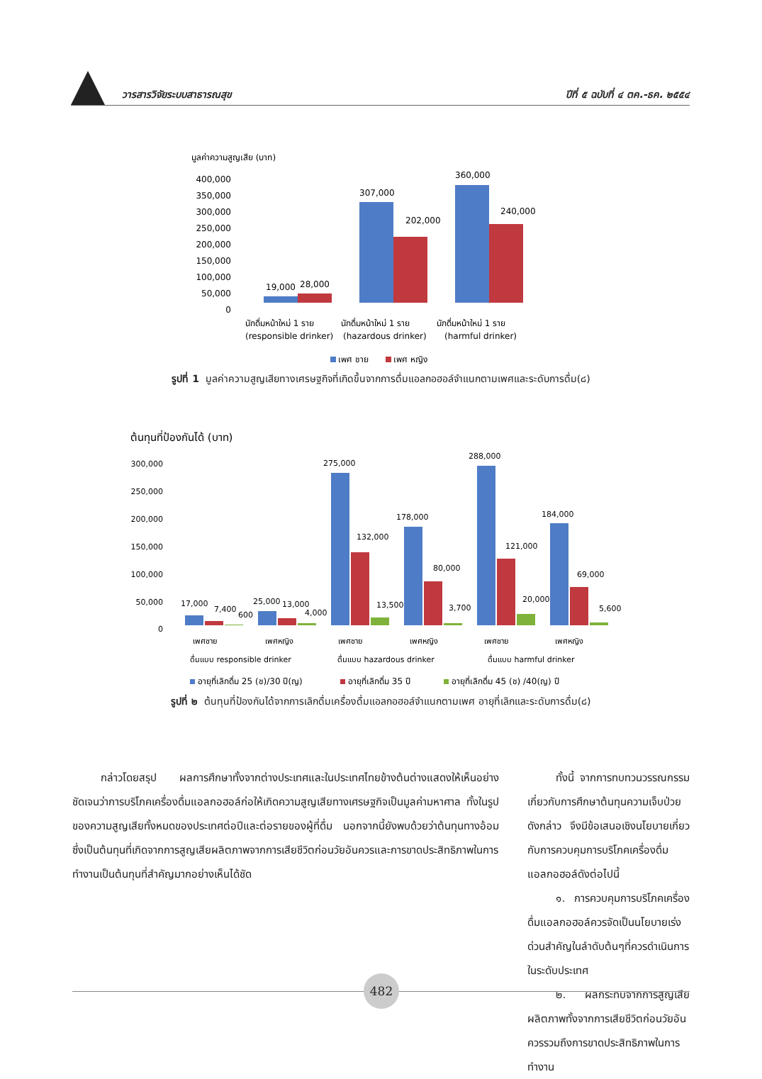วารสารวิจัยระบบสาธารณสุข ปีที่ ๕ ฉบับที่ ๔ ตค.-ธค. ๒๕๕๔
มูลค่าความสูญเสีย (บาท)
400,000
350,000
300,000
250,000
200,000
150,000
100,000
50,000
0
19,000
28,000
307,000
202,000
360,000
240,000
นักดื่มหน้าใหม่ 1 ราย
นักดื่มหน้าใหม่ 1 ราย
นักดื่มหน้าใหม่ 1 ราย
(responsible drinker)
(hazardous drinker)
(harmful drinker)
เพศ ชาย
เพศ หญิง
รูปที่ 1 มูลค่าความสูญเสียทางเศรษฐกิจที่เกิดขึ้นจากการดื่มแอลกอฮอล์จำแนกตามเพศและระดับการดื่ม(๘)
ต้นทุนที่ป้องกันได้ (บาท)
300,000
250,000
200,000
150,000
100,000
50,000
0
17,000
7,400
600
25,000
13,000
4,000
275,000
132,000
13,500
178,000
80,000
3,700
288,000
121,000
20,000
184,000
69,000
5,600
เพศชาย
เพศหญิง
เพศชาย
เพศหญิง
เพศชาย
เพศหญิง
ดื่มแบบ responsible drinker
ดื่มแบบ hazardous drinker
ดื่มแบบ harmful drinker
อายุที่เลิกดื่ม 25 (ช)/30 ปี(ญ)
อายุที่เลิกดื่ม 35 ปี
อายุที่เลิกดื่ม 45 (ช) /40(ญ) ปี
รูปที่ ๒ ต้นทุนที่ป้องกันได้จากการเลิกดื่มเครื่องดื่มแอลกอฮอล์จำแนกตามเพศ อายุที่เลิกและระดับการดื่ม(๘)
กล่าวโดยสรุป ผลการศึกษาทั้งจากต่างประเทศและในประเทศไทยข้างต้นต่างแสดงให้เห็นอย่างชัดเจนว่าการบริโภคเครื่องดื่มแอลกอฮอล์ก่อให้เกิดความสูญเสียทางเศรษฐกิจเป็นมูลค่ามหาศาล ทั้งในรูปของความสูญเสียทั้งหมดของประเทศต่อปีและต่อรายของผู้ที่ดื่ม นอกจากนี้ยังพบด้วยว่าต้นทุนทางอ้อมซึ่งเป็นต้นทุนที่เกิดจากการสูญเสียผลิตภาพจากการเสียชีวิตก่อนวัยอันควรและการขาดประสิทธิภาพในการทำงานเป็นต้นทุนที่สำคัญมากอย่างเห็นได้ชัด
ทั้งนี้ จากการทบทวนวรรณกรรมเกี่ยวกับการศึกษาต้นทุนความเจ็บป่วยดังกล่าว จึงมีข้อเสนอเชิงนโยบายเกี่ยวกับการควบคุมการบริโภคเครื่องดื่มแอลกอฮอล์ดังต่อไปนี้
๑. การควบคุมการบริโภคเครื่องดื่มแอลกอฮอล์ควรจัดเป็นนโยบายเร่งด่วนสำคัญในลำดับต้นๆที่ควรดำเนินการในระดับประเทศ
๒. ผลกระทบจากการสูญเสียผลิตภาพทั้งจากการเสียชีวิตก่อนวัยอันควรรวมถึงการขาดประสิทธิภาพในการทำงาน
482